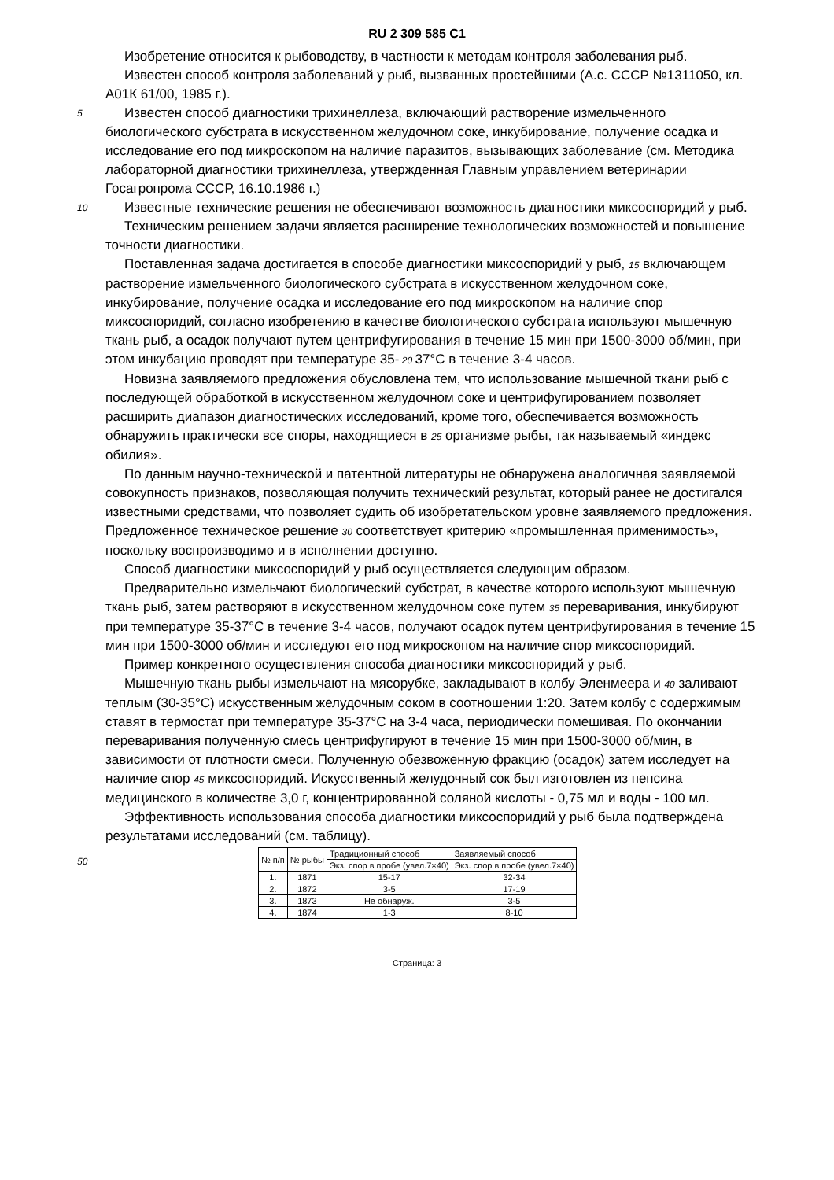RU 2 309 585 C1
Изобретение относится к рыбоводству, в частности к методам контроля заболевания рыб.
Известен способ контроля заболеваний у рыб, вызванных простейшими (А.с. СССР №1311050, кл. А01К 61/00, 1985 г.).
5
Известен способ диагностики трихинеллеза, включающий растворение измельченного биологического субстрата в искусственном желудочном соке, инкубирование, получение осадка и исследование его под микроскопом на наличие паразитов, вызывающих заболевание (см. Методика лабораторной диагностики трихинеллеза, утвержденная Главным управлением ветеринарии Госагропрома СССР, 16.10.1986 г.)
10
Известные технические решения не обеспечивают возможность диагностики миксоспоридий у рыб.
Техническим решением задачи является расширение технологических возможностей и повышение точности диагностики.
Поставленная задача достигается в способе диагностики миксоспоридий у рыб, 15 включающем растворение измельченного биологического субстрата в искусственном желудочном соке, инкубирование, получение осадка и исследование его под микроскопом на наличие спор миксоспоридий, согласно изобретению в качестве биологического субстрата используют мышечную ткань рыб, а осадок получают путем центрифугирования в течение 15 мин при 1500-3000 об/мин, при этом инкубацию проводят при температуре 35- 20 37°С в течение 3-4 часов.
Новизна заявляемого предложения обусловлена тем, что использование мышечной ткани рыб с последующей обработкой в искусственном желудочном соке и центрифугированием позволяет расширить диапазон диагностических исследований, кроме того, обеспечивается возможность обнаружить практически все споры, находящиеся в 25 организме рыбы, так называемый «индекс обилия».
По данным научно-технической и патентной литературы не обнаружена аналогичная заявляемой совокупность признаков, позволяющая получить технический результат, который ранее не достигался известными средствами, что позволяет судить об изобретательском уровне заявляемого предложения. Предложенное техническое решение 30 соответствует критерию «промышленная применимость», поскольку воспроизводимо и в исполнении доступно.
Способ диагностики миксоспоридий у рыб осуществляется следующим образом.
Предварительно измельчают биологический субстрат, в качестве которого используют мышечную ткань рыб, затем растворяют в искусственном желудочном соке путем 35 переваривания, инкубируют при температуре 35-37°С в течение 3-4 часов, получают осадок путем центрифугирования в течение 15 мин при 1500-3000 об/мин и исследуют его под микроскопом на наличие спор миксоспоридий.
Пример конкретного осуществления способа диагностики миксоспоридий у рыб.
Мышечную ткань рыбы измельчают на мясорубке, закладывают в колбу Эленмеера и 40 заливают теплым (30-35°С) искусственным желудочным соком в соотношении 1:20. Затем колбу с содержимым ставят в термостат при температуре 35-37°С на 3-4 часа, периодически помешивая. По окончании переваривания полученную смесь центрифугируют в течение 15 мин при 1500-3000 об/мин, в зависимости от плотности смеси. Полученную обезвоженную фракцию (осадок) затем исследует на наличие спор 45 миксоспоридий. Искусственный желудочный сок был изготовлен из пепсина медицинского в количестве 3,0 г, концентрированной соляной кислоты - 0,75 мл и воды - 100 мл.
Эффективность использования способа диагностики миксоспоридий у рыб была подтверждена результатами исследований (см. таблицу).
| № п/п | № рыбы | Традиционный способ | Заявляемый способ |
| | | Экз. спор в пробе (увел.7×40) | Экз. спор в пробе (увел.7×40) |
| 1. | 1871 | 15-17 | 32-34 |
| 2. | 1872 | 3-5 | 17-19 |
| 3. | 1873 | Не обнаруж. | 3-5 |
| 4. | 1874 | 1-3 | 8-10 |
50
Страница: 3